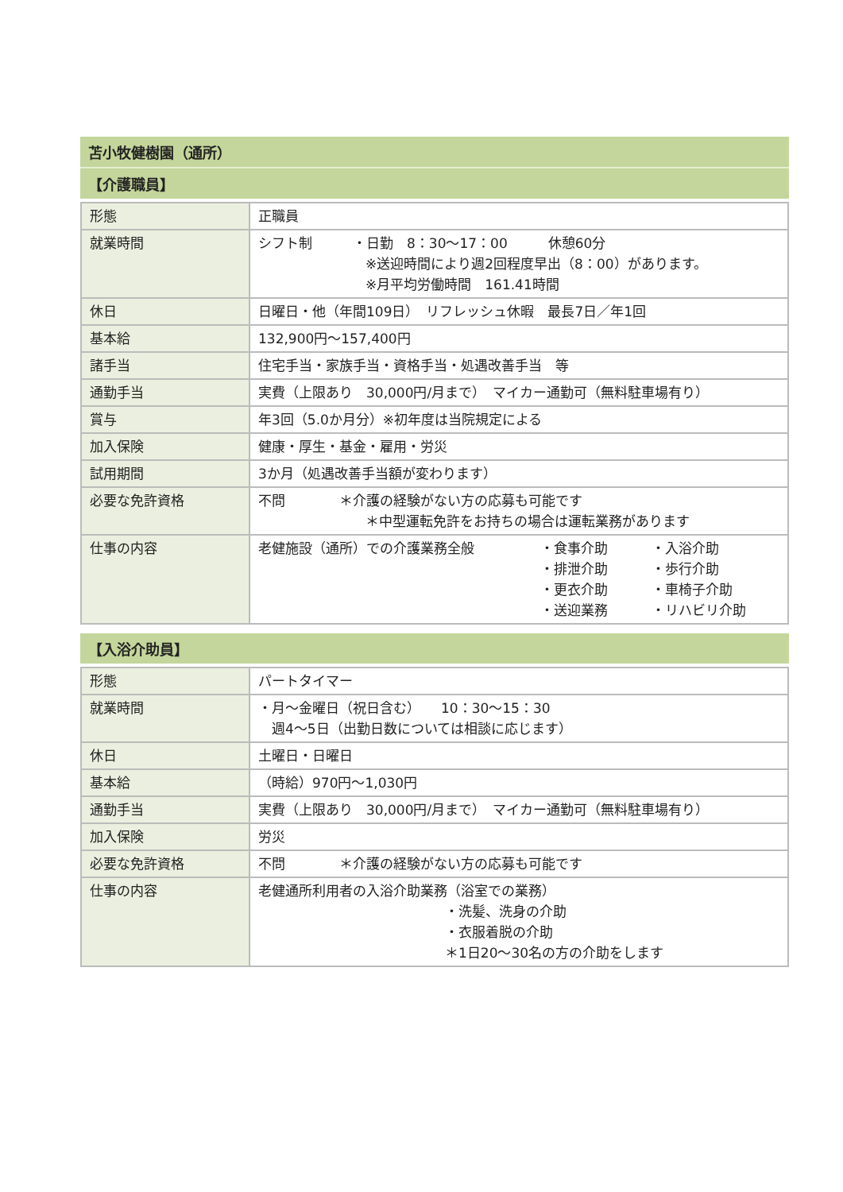苫小牧健樹園（通所）
【介護職員】
| 形態 | 正職員 |
| 就業時間 | シフト制 ・日勤 8：30〜17：00 休憩60分 ※送迎時間により週2回程度早出（8：00）があります。 ※月平均労働時間 161.41時間 |
| 休日 | 日曜日・他（年間109日） リフレッシュ休暇 最長7日／年1回 |
| 基本給 | 132,900円〜157,400円 |
| 諸手当 | 住宅手当・家族手当・資格手当・処遇改善手当 等 |
| 通勤手当 | 実費（上限あり 30,000円/月まで） マイカー通勤可（無料駐車場有り） |
| 賞与 | 年3回（5.0か月分）※初年度は当院規定による |
| 加入保険 | 健康・厚生・基金・雇用・労災 |
| 試用期間 | 3か月（処遇改善手当額が変わります） |
| 必要な免許資格 | 不問 ＊介護の経験がない方の応募も可能です ＊中型運転免許をお持ちの場合は運転業務があります |
| 仕事の内容 | 老健施設（通所）での介護業務全般 ・食事介助 ・排泄介助 ・更衣介助 ・送迎業務 ・入浴介助 ・歩行介助 ・車椅子介助 ・リハビリ介助 |
【入浴介助員】
| 形態 | パートタイマー |
| 就業時間 | ・月〜金曜日（祝日含む） 10：30〜15：30 週4〜5日（出勤日数については相談に応じます） |
| 休日 | 土曜日・日曜日 |
| 基本給 | （時給）970円〜1,030円 |
| 通勤手当 | 実費（上限あり 30,000円/月まで） マイカー通勤可（無料駐車場有り） |
| 加入保険 | 労災 |
| 必要な免許資格 | 不問 ＊介護の経験がない方の応募も可能です |
| 仕事の内容 | 老健通所利用者の入浴介助業務（浴室での業務） ・洗髪、洗身の介助 ・衣服着脱の介助 ＊1日20〜30名の方の介助をします |